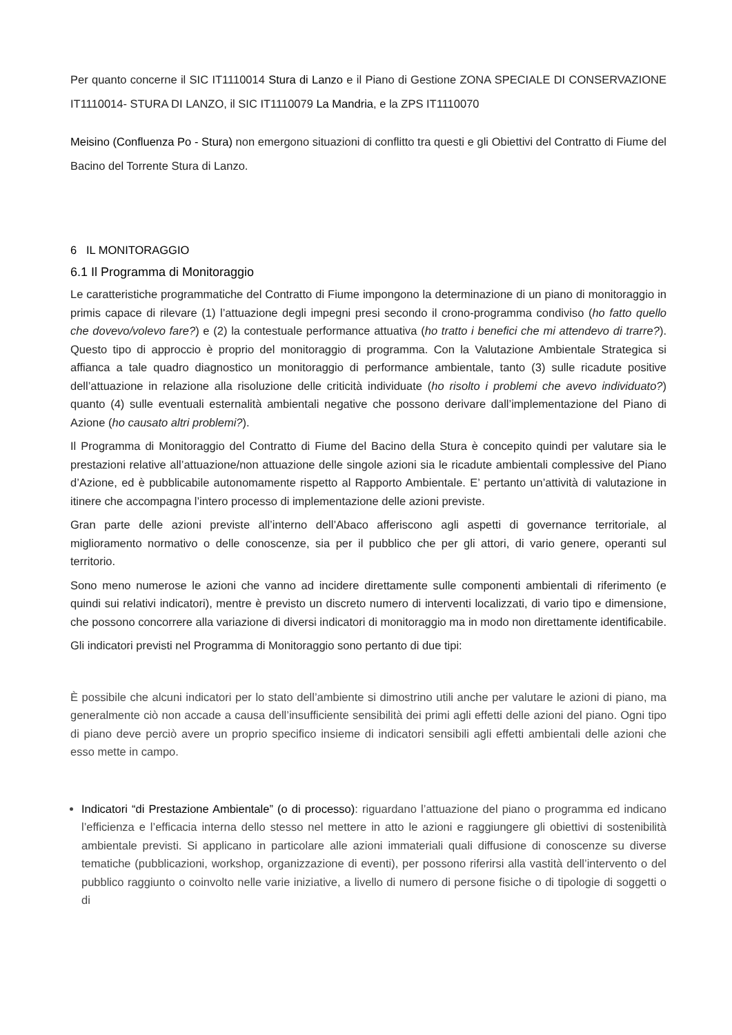Per quanto concerne il SIC IT1110014 Stura di Lanzo e il Piano di Gestione ZONA SPECIALE DI CONSERVAZIONE IT1110014- STURA DI LANZO, il SIC IT1110079 La Mandria, e la ZPS IT1110070
Meisino (Confluenza Po - Stura) non emergono situazioni di conflitto tra questi e gli Obiettivi del Contratto di Fiume del Bacino del Torrente Stura di Lanzo.
6 IL MONITORAGGIO
6.1 Il Programma di Monitoraggio
Le caratteristiche programmatiche del Contratto di Fiume impongono la determinazione di un piano di monitoraggio in primis capace di rilevare (1) l’attuazione degli impegni presi secondo il crono-programma condiviso (ho fatto quello che dovevo/volevo fare?) e (2) la contestuale performance attuativa (ho tratto i benefici che mi attendevo di trarre?). Questo tipo di approccio è proprio del monitoraggio di programma. Con la Valutazione Ambientale Strategica si affianca a tale quadro diagnostico un monitoraggio di performance ambientale, tanto (3) sulle ricadute positive dell’attuazione in relazione alla risoluzione delle criticità individuate (ho risolto i problemi che avevo individuato?) quanto (4) sulle eventuali esternalità ambientali negative che possono derivare dall’implementazione del Piano di Azione (ho causato altri problemi?).
Il Programma di Monitoraggio del Contratto di Fiume del Bacino della Stura è concepito quindi per valutare sia le prestazioni relative all’attuazione/non attuazione delle singole azioni sia le ricadute ambientali complessive del Piano d’Azione, ed è pubblicabile autonomamente rispetto al Rapporto Ambientale. E’ pertanto un’attività di valutazione in itinere che accompagna l’intero processo di implementazione delle azioni previste.
Gran parte delle azioni previste all’interno dell’Abaco afferiscono agli aspetti di governance territoriale, al miglioramento normativo o delle conoscenze, sia per il pubblico che per gli attori, di vario genere, operanti sul territorio.
Sono meno numerose le azioni che vanno ad incidere direttamente sulle componenti ambientali di riferimento (e quindi sui relativi indicatori), mentre è previsto un discreto numero di interventi localizzati, di vario tipo e dimensione, che possono concorrere alla variazione di diversi indicatori di monitoraggio ma in modo non direttamente identificabile.
Gli indicatori previsti nel Programma di Monitoraggio sono pertanto di due tipi:
È possibile che alcuni indicatori per lo stato dell’ambiente si dimostrino utili anche per valutare le azioni di piano, ma generalmente ciò non accade a causa dell’insufficiente sensibilità dei primi agli effetti delle azioni del piano. Ogni tipo di piano deve perciò avere un proprio specifico insieme di indicatori sensibili agli effetti ambientali delle azioni che esso mette in campo.
Indicatori “di Prestazione Ambientale” (o di processo): riguardano l’attuazione del piano o programma ed indicano l’efficienza e l’efficacia interna dello stesso nel mettere in atto le azioni e raggiungere gli obiettivi di sostenibilità ambientale previsti. Si applicano in particolare alle azioni immateriali quali diffusione di conoscenze su diverse tematiche (pubblicazioni, workshop, organizzazione di eventi), per possono riferirsi alla vastità dell’intervento o del pubblico raggiunto o coinvolto nelle varie iniziative, a livello di numero di persone fisiche o di tipologie di soggetti o di